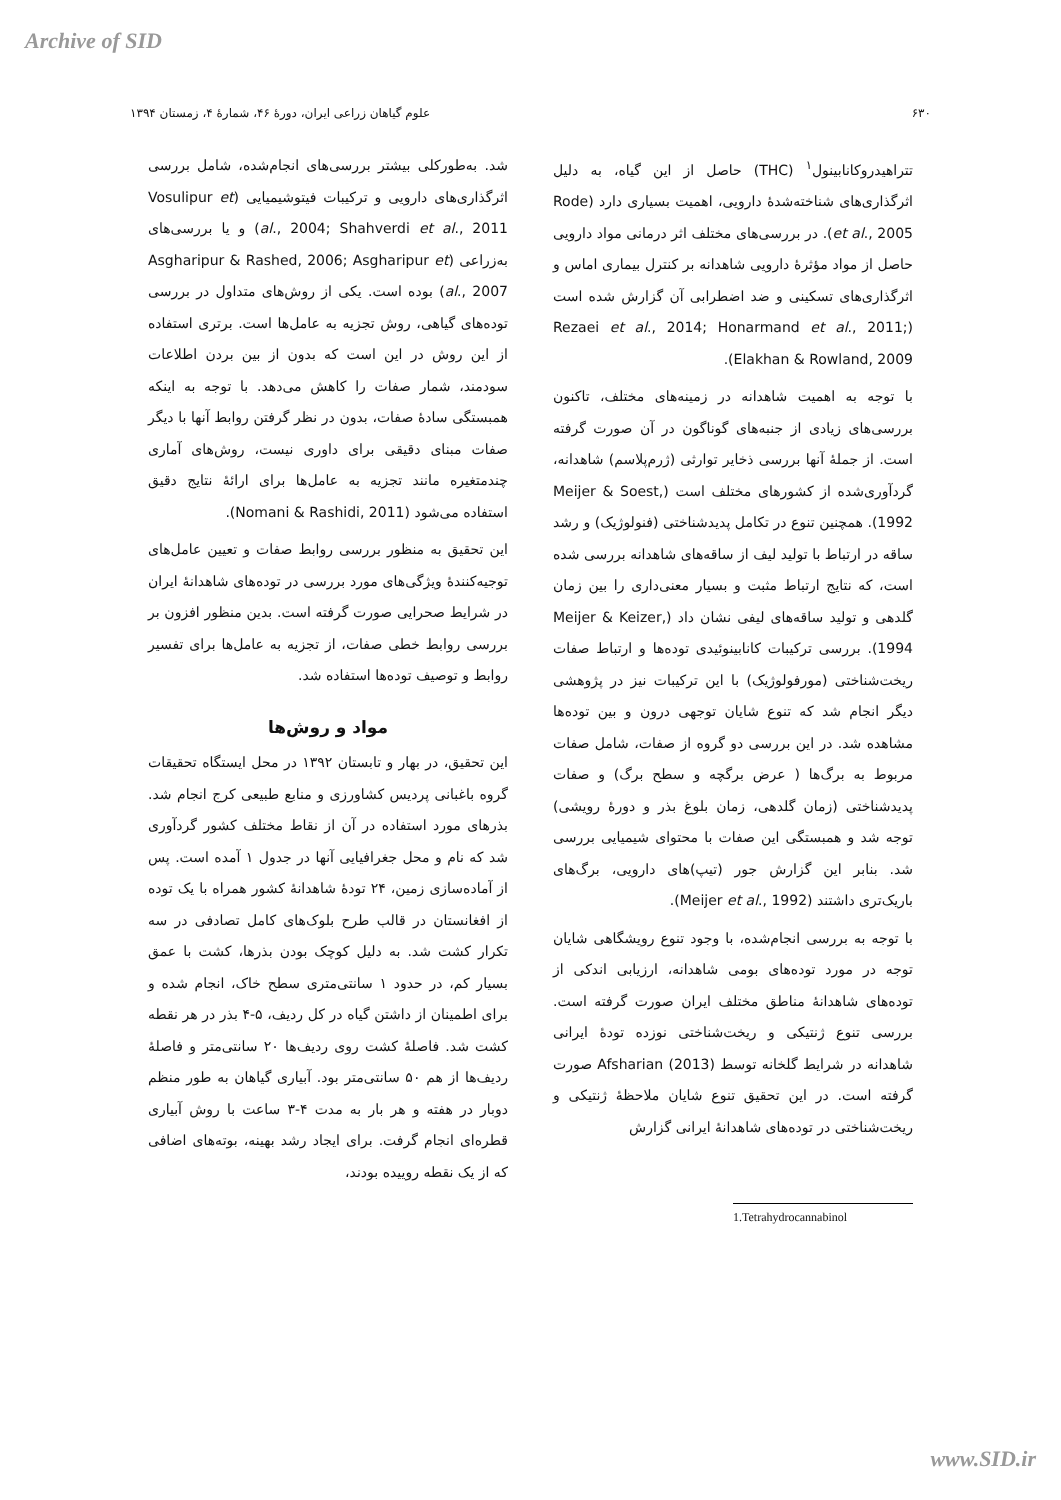Archive of SID
۶۳۰ علوم گیاهان زراعی ایران، دورهٔ ۴۶، شمارهٔ ۴، زمستان ۱۳۹۴
تتراهیدروکانابینول<sup>۱</sup> (THC) حاصل از این گیاه، به دلیل اثرگذاری‌های شناخته‌شدهٔ دارویی، اهمیت بسیاری دارد (Rode et al., 2005). در بررسی‌های مختلف اثر درمانی مواد دارویی حاصل از مواد مؤثرهٔ دارویی شاهدانه بر کنترل بیماری اماس و اثرگذاری‌های تسکینی و ضد اضطرابی آن گزارش شده است (Rezaei et al., 2014; Honarmand et al., 2011; Elakhan & Rowland, 2009).
با توجه به اهمیت شاهدانه در زمینه‌های مختلف، تاکنون بررسی‌های زیادی از جنبه‌های گوناگون در آن صورت گرفته است. از جملهٔ آنها بررسی ذخایر توارثی (ژرم‌پلاسم) شاهدانه، گردآوری‌شده از کشورهای مختلف است (Meijer & Soest, 1992). همچنین تنوع در تکامل پدیدشناختی (فنولوژیک) و رشد ساقه در ارتباط با تولید لیف از ساقه‌های شاهدانه بررسی شده است، که نتایج ارتباط مثبت و بسیار معنی‌داری را بین زمان گلدهی و تولید ساقه‌های لیفی نشان داد (Meijer & Keizer, 1994). بررسی ترکیبات کانابینوئیدی توده‌ها و ارتباط صفات ریخت‌شناختی (مورفولوژیک) با این ترکیبات نیز در پژوهشی دیگر انجام شد که تنوع شایان توجهی درون و بین توده‌ها مشاهده شد. در این بررسی دو گروه از صفات، شامل صفات مربوط به برگ‌ها ( عرض برگچه و سطح برگ) و صفات پدیدشناختی (زمان گلدهی، زمان بلوغ بذر و دورهٔ رویشی) توجه شد و همبستگی این صفات با محتوای شیمیایی بررسی شد. بنابر این گزارش جور (تیپ)های دارویی، برگ‌های باریک‌تری داشتند (Meijer et al., 1992).
با توجه به بررسی انجام‌شده، با وجود تنوع رویشگاهی شایان توجه در مورد توده‌های بومی شاهدانه، ارزیابی اندکی از توده‌های شاهدانهٔ مناطق مختلف ایران صورت گرفته است. بررسی تنوع ژنتیکی و ریخت‌شناختی نوزده تودهٔ ایرانی شاهدانه در شرایط گلخانه توسط Afsharian (2013) صورت گرفته است. در این تحقیق تنوع شایان ملاحظهٔ ژنتیکی و ریخت‌شناختی در توده‌های شاهدانهٔ ایرانی گزارش
1.Tetrahydrocannabinol
شد. به‌طورکلی بیشتر بررسی‌های انجام‌شده، شامل بررسی اثرگذاری‌های دارویی و ترکیبات فیتوشیمیایی (Vosulipur et al., 2004; Shahverdi et al., 2011) و یا بررسی‌های به‌زراعی (Asgharipur & Rashed, 2006; Asgharipur et al., 2007) بوده است. یکی از روش‌های متداول در بررسی توده‌های گیاهی، روش تجزیه به عامل‌ها است. برتری استفاده از این روش در این است که بدون از بین بردن اطلاعات سودمند، شمار صفات را کاهش می‌دهد. با توجه به اینکه همبستگی سادهٔ صفات، بدون در نظر گرفتن روابط آنها با دیگر صفات مبنای دقیقی برای داوری نیست، روش‌های آماری چندمتغیره مانند تجزیه به عامل‌ها برای ارائهٔ نتایج دقیق استفاده می‌شود (Nomani & Rashidi, 2011).
این تحقیق به منظور بررسی روابط صفات و تعیین عامل‌های توجیه‌کنندهٔ ویژگی‌های مورد بررسی در توده‌های شاهدانهٔ ایران در شرایط صحرایی صورت گرفته است. بدین منظور افزون بر بررسی روابط خطی صفات، از تجزیه به عامل‌ها برای تفسیر روابط و توصیف توده‌ها استفاده شد.
مواد و روش‌ها
این تحقیق، در بهار و تابستان ۱۳۹۲ در محل ایستگاه تحقیقات گروه باغبانی پردیس کشاورزی و منابع طبیعی کرج انجام شد. بذرهای مورد استفاده در آن از نقاط مختلف کشور گردآوری شد که نام و محل جغرافیایی آنها در جدول ۱ آمده است. پس از آماده‌سازی زمین، ۲۴ تودهٔ شاهدانهٔ کشور همراه با یک توده از افغانستان در قالب طرح بلوک‌های کامل تصادفی در سه تکرار کشت شد. به دلیل کوچک بودن بذرها، کشت با عمق بسیار کم، در حدود ۱ سانتی‌متری سطح خاک، انجام شده و برای اطمینان از داشتن گیاه در کل ردیف، ۵-۴ بذر در هر نقطه کشت شد. فاصلهٔ کشت روی ردیف‌ها ۲۰ سانتی‌متر و فاصلهٔ ردیف‌ها از هم ۵۰ سانتی‌متر بود. آبیاری گیاهان به طور منظم دوبار در هفته و هر بار به مدت ۴-۳ ساعت با روش آبیاری قطره‌ای انجام گرفت. برای ایجاد رشد بهینه، بوته‌های اضافی که از یک نقطه روییده بودند،
www.SID.ir